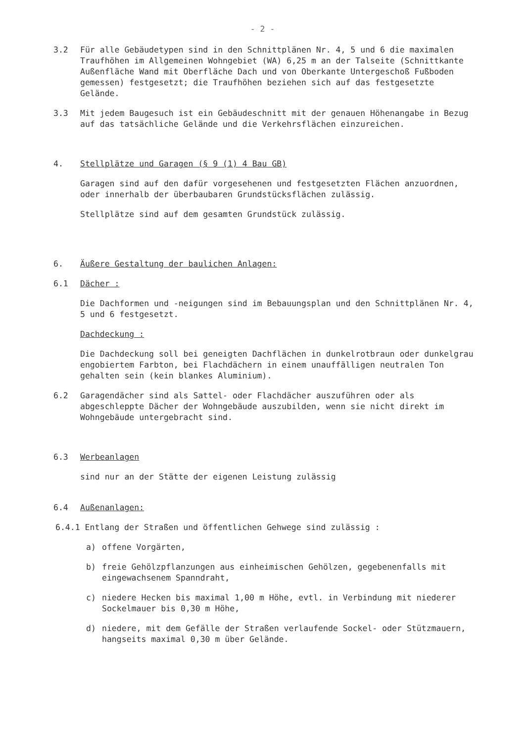- 2 -
3.2 Für alle Gebäudetypen sind in den Schnittplänen Nr. 4, 5 und 6 die maximalen Traufhöhen im Allgemeinen Wohngebiet (WA) 6,25 m an der Talseite (Schnittkante Außenfläche Wand mit Oberfläche Dach und von Oberkante Untergeschoß Fußboden gemessen) festgesetzt; die Traufhöhen beziehen sich auf das festgesetzte Gelände.
3.3 Mit jedem Baugesuch ist ein Gebäudeschnitt mit der genauen Höhenangabe in Bezug auf das tatsächliche Gelände und die Verkehrsflächen einzureichen.
4. Stellplätze und Garagen (§ 9 (1) 4 Bau GB)
Garagen sind auf den dafür vorgesehenen und festgesetzten Flächen anzuordnen, oder innerhalb der überbaubaren Grundstücksflächen zulässig.
Stellplätze sind auf dem gesamten Grundstück zulässig.
6. Äußere Gestaltung der baulichen Anlagen:
6.1 Dächer :
Die Dachformen und -neigungen sind im Bebauungsplan und den Schnittplänen Nr. 4, 5 und 6 festgesetzt.
Dachdeckung :
Die Dachdeckung soll bei geneigten Dachflächen in dunkelrotbraun oder dunkelgrau engobiertem Farbton, bei Flachdächern in einem unauffälligen neutralen Ton gehalten sein (kein blankes Aluminium).
6.2 Garagendächer sind als Sattel- oder Flachdächer auszuführen oder als abgeschleppte Dächer der Wohngebäude auszubilden, wenn sie nicht direkt im Wohngebäude untergebracht sind.
6.3 Werbeanlagen
sind nur an der Stätte der eigenen Leistung zulässig
6.4 Außenanlagen:
6.4.1 Entlang der Straßen und öffentlichen Gehwege sind zulässig :
a) offene Vorgärten,
b) freie Gehölzpflanzungen aus einheimischen Gehölzen, gegebenenfalls mit eingewachsenem Spanndraht,
c) niedere Hecken bis maximal 1,00 m Höhe, evtl. in Verbindung mit niederer Sockelmauer bis 0,30 m Höhe,
d) niedere, mit dem Gefälle der Straßen verlaufende Sockel- oder Stützmauern, hangseits maximal 0,30 m über Gelände.